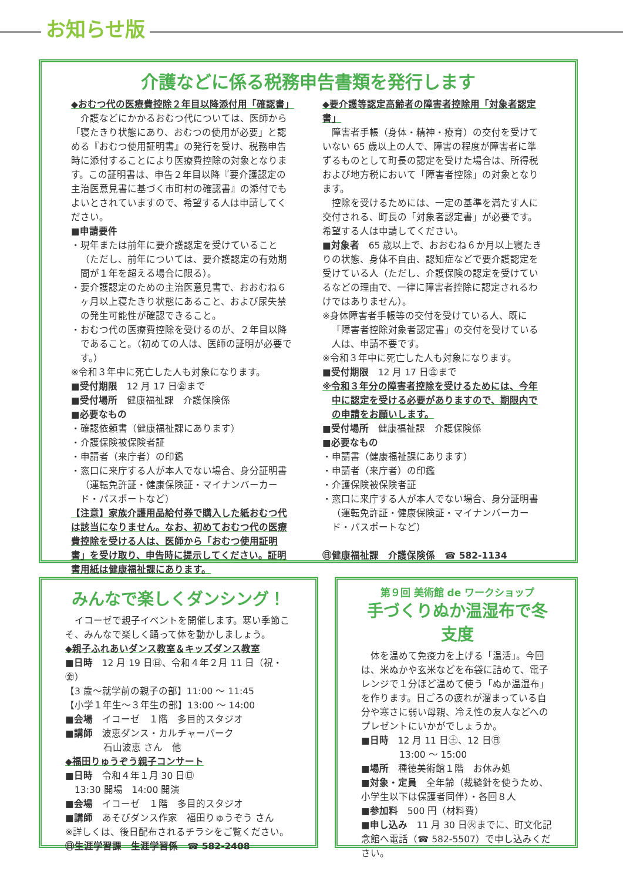お知らせ版
介護などに係る税務申告書類を発行します
◆おむつ代の医療費控除２年目以降添付用「確認書」
　介護などにかかるおむつ代については、医師から「寝たきり状態にあり、おむつの使用が必要」と認める『おむつ使用証明書』の発行を受け、税務申告時に添付することにより医療費控除の対象となります。この証明書は、申告２年目以降『要介護認定の主治医意見書に基づく市町村の確認書』の添付でもよいとされていますので、希望する人は申請してください。
■申請要件
・現年または前年に要介護認定を受けていること（ただし、前年については、要介護認定の有効期間が１年を超える場合に限る）。
・要介護認定のための主治医意見書で、おおむね６ヶ月以上寝たきり状態にあること、および尿失禁の発生可能性が確認できること。
・おむつ代の医療費控除を受けるのが、２年目以降であること。（初めての人は、医師の証明が必要です。）
※令和３年中に死亡した人も対象になります。
■受付期限　12 月 17 日㊎まで
■受付場所　健康福祉課　介護保険係
■必要なもの
・確認依頼書（健康福祉課にあります）
・介護保険被保険者証
・申請者（来庁者）の印鑑
・窓口に来庁する人が本人でない場合、身分証明書（運転免許証・健康保険証・マイナンバーカード・パスポートなど）
【注意】家族介護用品給付券で購入した紙おむつ代は該当になりません。なお、初めておむつ代の医療費控除を受ける人は、医師から「おむつ使用証明書」を受け取り、申告時に提示してください。証明書用紙は健康福祉課にあります。
◆要介護等認定高齢者の障害者控除用「対象者認定書」
　障害者手帳（身体・精神・療育）の交付を受けていない 65 歳以上の人で、障害の程度が障害者に準ずるものとして町長の認定を受けた場合は、所得税および地方税において「障害者控除」の対象となります。
　控除を受けるためには、一定の基準を満たす人に交付される、町長の「対象者認定書」が必要です。希望する人は申請してください。
■対象者　65 歳以上で、おおむね６か月以上寝たきりの状態、身体不自由、認知症などで要介護認定を受けている人（ただし、介護保険の認定を受けているなどの理由で、一律に障害者控除に認定されるわけではありません）。
※身体障害者手帳等の交付を受けている人、既に「障害者控除対象者認定書」の交付を受けている人は、申請不要です。
※令和３年中に死亡した人も対象になります。
■受付期限　12 月 17 日㊎まで
※令和３年分の障害者控除を受けるためには、今年中に認定を受ける必要がありますので、期限内での申請をお願いします。
■受付場所　健康福祉課　介護保険係
■必要なもの
・申請書（健康福祉課にあります）
・申請者（来庁者）の印鑑
・介護保険被保険者証
・窓口に来庁する人が本人でない場合、身分証明書（運転免許証・健康保険証・マイナンバーカード・パスポートなど）
㊐健康福祉課　介護保険係　☎ 582-1134
みんなで楽しくダンシング！
　イコーゼで親子イベントを開催します。寒い季節こそ、みんなで楽しく踊って体を動かしましょう。
◆親子ふれあいダンス教室＆キッズダンス教室
■日時　12 月 19 日㊐、令和４年２月 11 日（祝・㊎）
【3 歳～就学前の親子の部】11:00 ～ 11:45
【小学１年生～３年生の部】13:00 ～ 14:00
■会場　イコーゼ　１階　多目的スタジオ
■講師　波恵ダンス・カルチャーパーク
石山波恵 さん　他
◆福田りゅうぞう親子コンサート
■日時　令和４年１月 30 日㊐
　13:30 開場　14:00 開演
■会場　イコーゼ　１階　多目的スタジオ
■講師　あそびダンス作家　福田りゅうぞう さん
※詳しくは、後日配布されるチラシをご覧ください。
㊐生涯学習課　生涯学習係　☎ 582-2408
第９回 美術館 de ワークショップ
手づくりぬか温湿布で冬支度
　体を温めて免疫力を上げる「温活」。今回は、米ぬかや玄米などを布袋に詰めて、電子レンジで１分ほど温めて使う「ぬか温湿布」を作ります。日ごろの疲れが溜まっている自分や寒さに弱い母親、冷え性の友人などへのプレゼントにいかがでしょうか。
■日時　12 月 11 日㊏、12 日㊐
13:00 ～ 15:00
■場所　種徳美術館１階　お休み処
■対象・定員　全年齢（裁縫針を使うため、小学生以下は保護者同伴）・各回８人
■参加料　500 円（材料費）
■申し込み　11 月 30 日㊋までに、町文化記念館へ電話（☎ 582-5507）で申し込みください。